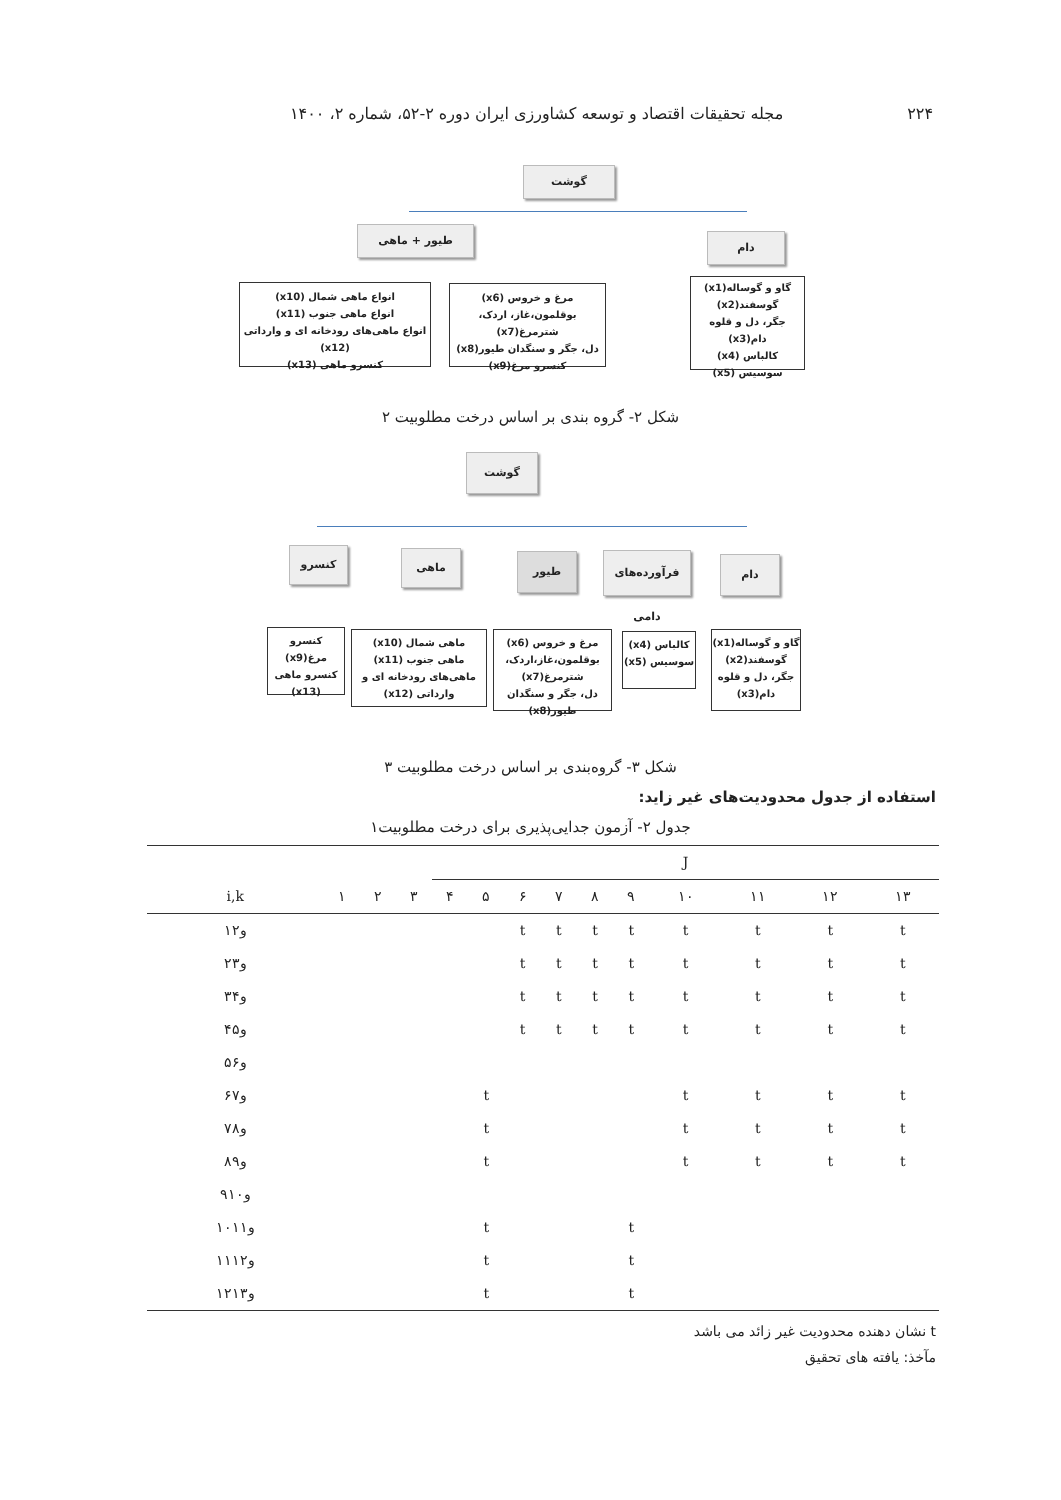۲۲۴ مجله تحقیقات اقتصاد و توسعه کشاورزی ایران دوره ۲-۵۲، شماره ۲، ۱۴۰۰
گوشت
طیور + ماهی
دام
انواع ماهی شمال (x10)
انواع ماهی جنوب (x11)
انواع ماهی‌های رودخانه ای و وارداتی (x12)
کنسرو ماهی (x13)
مرغ و خروس (x6)
بوقلمون،غاز، اردک، شترمرغ(x7)
دل، جگر و سنگدان طیور(x8)
کنسرو مرغ(x9)
گاو و گوساله(x1)
گوسفند(x2)
جگر، دل و قلوه دام(x3)
کالباس (x4)
سوسیس (x5)
شکل ۲- گروه بندی بر اساس درخت مطلوبیت ۲
گوشت
کنسرو ماهی طیور
فرآورده‌های دامی
دام
کنسرو مرغ(x9)
کنسرو ماهی (x13)
ماهی شمال (x10)
ماهی جنوب (x11)
ماهی‌های رودخانه ای و وارداتی (x12)
مرغ و خروس (x6)
بوقلمون،غاز،اردک، شترمرغ(x7)
دل، جگر و سنگدان طیور(x8)
کالباس (x4)
سوسیس (x5)
گاو و گوساله(x1)
گوسفند(x2)
جگر، دل و قلوه دام(x3)
شکل ۳- گروه‌بندی بر اساس درخت مطلوبیت ۳
استفاده از جدول محدودیت‌های غیر زاید:
جدول ۲- آزمون جدایی‌پذیری برای درخت مطلوبیت۱
| | | | | J | | | | | | | | | |
| --- | --- | --- | --- | --- | --- | --- | --- | --- | --- | --- | --- | --- | --- |
| i,k | ۱ | ۲ | ۳ | ۴ | ۵ | ۶ | ۷ | ۸ | ۹ | ۱۰ | ۱۱ | ۱۲ | ۱۳ |
| ۱و۲ | | | | | | t | t | t | t | t | t | t | t |
| ۲و۳ | | | | | | t | t | t | t | t | t | t | t |
| ۳و۴ | | | | | | t | t | t | t | t | t | t | t |
| ۴و۵ | | | | | | t | t | t | t | t | t | t | t |
| ۵و۶ | | | | | | | | | | | | | |
| ۶و۷ | | | | | t | | | | | t | t | t | t |
| ۷و۸ | | | | | t | | | | | t | t | t | t |
| ۸و۹ | | | | | t | | | | | t | t | t | t |
| ۹و۱۰ | | | | | | | | | | | | | |
| ۱۰و۱۱ | | | | | t | | | | t | | | | |
| ۱۱و۱۲ | | | | | t | | | | t | | | | |
| ۱۲و۱۳ | | | | | t | | | | t | | | | |
t نشان دهنده محدودیت غیر زائد می باشد
مآخذ: یافته های تحقیق